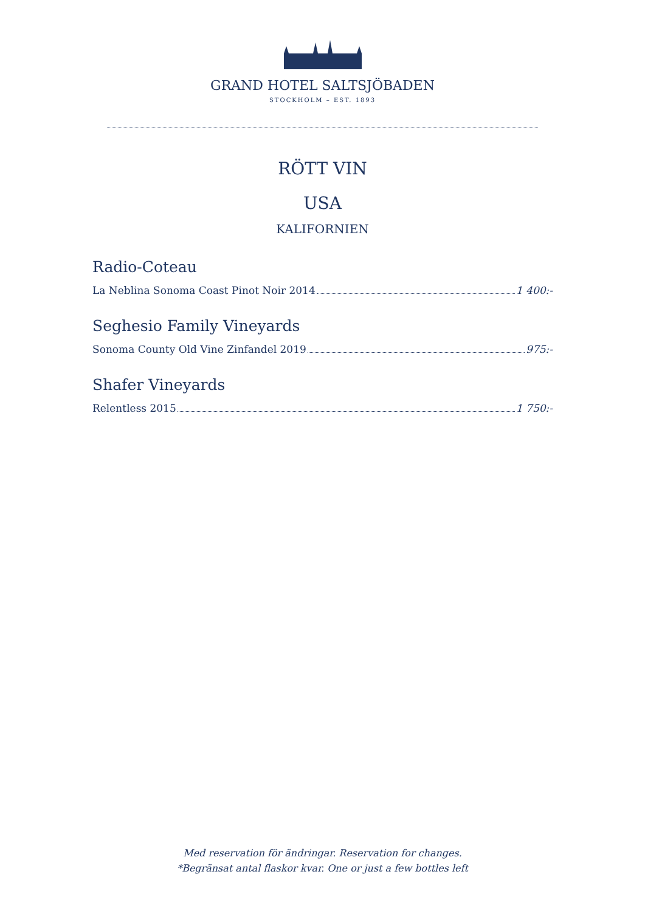GRAND HOTEL SALTSJÖBADEN
STOCKHOLM – EST. 1893
RÖTT VIN
USA
KALIFORNIEN
Radio-Coteau
La Neblina Sonoma Coast Pinot Noir 2014 1 400:-
Seghesio Family Vineyards
Sonoma County Old Vine Zinfandel 2019 975:-
Shafer Vineyards
Relentless 2015 1 750:-
Med reservation för ändringar. Reservation for changes.
*Begränsat antal flaskor kvar. One or just a few bottles left